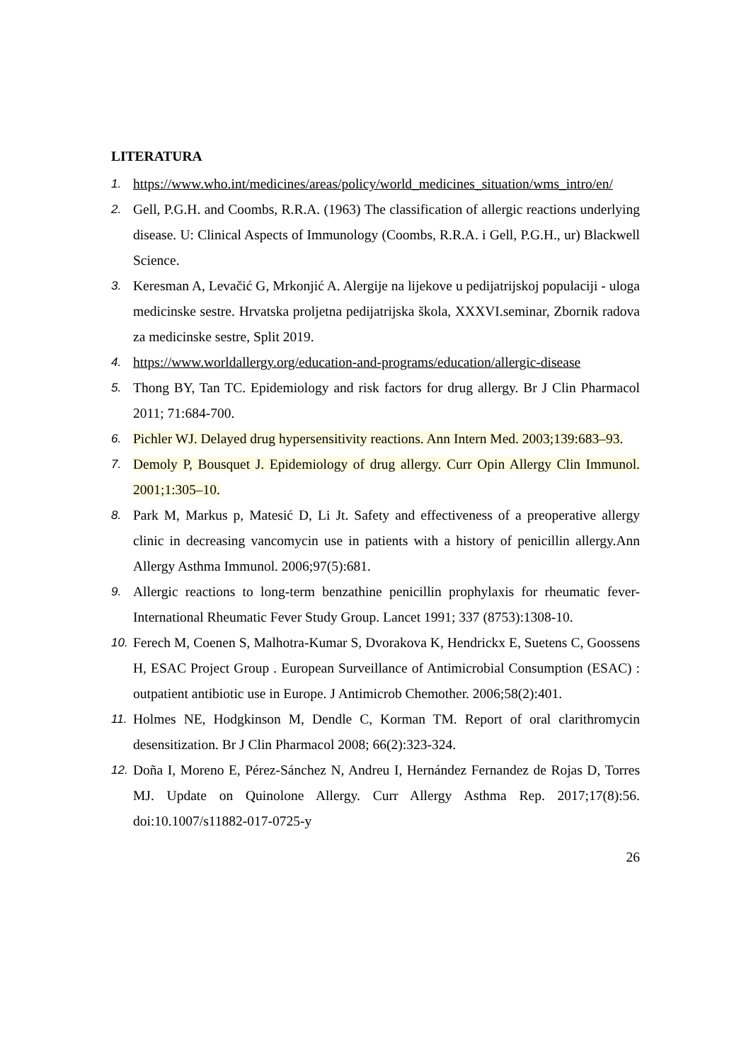LITERATURA
1. https://www.who.int/medicines/areas/policy/world_medicines_situation/wms_intro/en/
2. Gell, P.G.H. and Coombs, R.R.A. (1963) The classification of allergic reactions underlying disease. U: Clinical Aspects of Immunology (Coombs, R.R.A. i Gell, P.G.H., ur) Blackwell Science.
3. Keresman A, Levačić G, Mrkonjić A. Alergije na lijekove u pedijatrijskoj populaciji - uloga medicinske sestre. Hrvatska proljetna pedijatrijska škola, XXXVI.seminar, Zbornik radova za medicinske sestre, Split 2019.
4. https://www.worldallergy.org/education-and-programs/education/allergic-disease
5. Thong BY, Tan TC. Epidemiology and risk factors for drug allergy. Br J Clin Pharmacol 2011; 71:684-700.
6. Pichler WJ. Delayed drug hypersensitivity reactions. Ann Intern Med. 2003;139:683–93.
7. Demoly P, Bousquet J. Epidemiology of drug allergy. Curr Opin Allergy Clin Immunol. 2001;1:305–10.
8. Park M, Markus p, Matesić D, Li Jt. Safety and effectiveness of a preoperative allergy clinic in decreasing vancomycin use in patients with a history of penicillin allergy.Ann Allergy Asthma Immunol. 2006;97(5):681.
9. Allergic reactions to long-term benzathine penicillin prophylaxis for rheumatic fever-International Rheumatic Fever Study Group. Lancet 1991; 337 (8753):1308-10.
10. Ferech M, Coenen S, Malhotra-Kumar S, Dvorakova K, Hendrickx E, Suetens C, Goossens H, ESAC Project Group . European Surveillance of Antimicrobial Consumption (ESAC) : outpatient antibiotic use in Europe. J Antimicrob Chemother. 2006;58(2):401.
11. Holmes NE, Hodgkinson M, Dendle C, Korman TM. Report of oral clarithromycin desensitization. Br J Clin Pharmacol 2008; 66(2):323-324.
12. Doña I, Moreno E, Pérez-Sánchez N, Andreu I, Hernández Fernandez de Rojas D, Torres MJ. Update on Quinolone Allergy. Curr Allergy Asthma Rep. 2017;17(8):56. doi:10.1007/s11882-017-0725-y
26